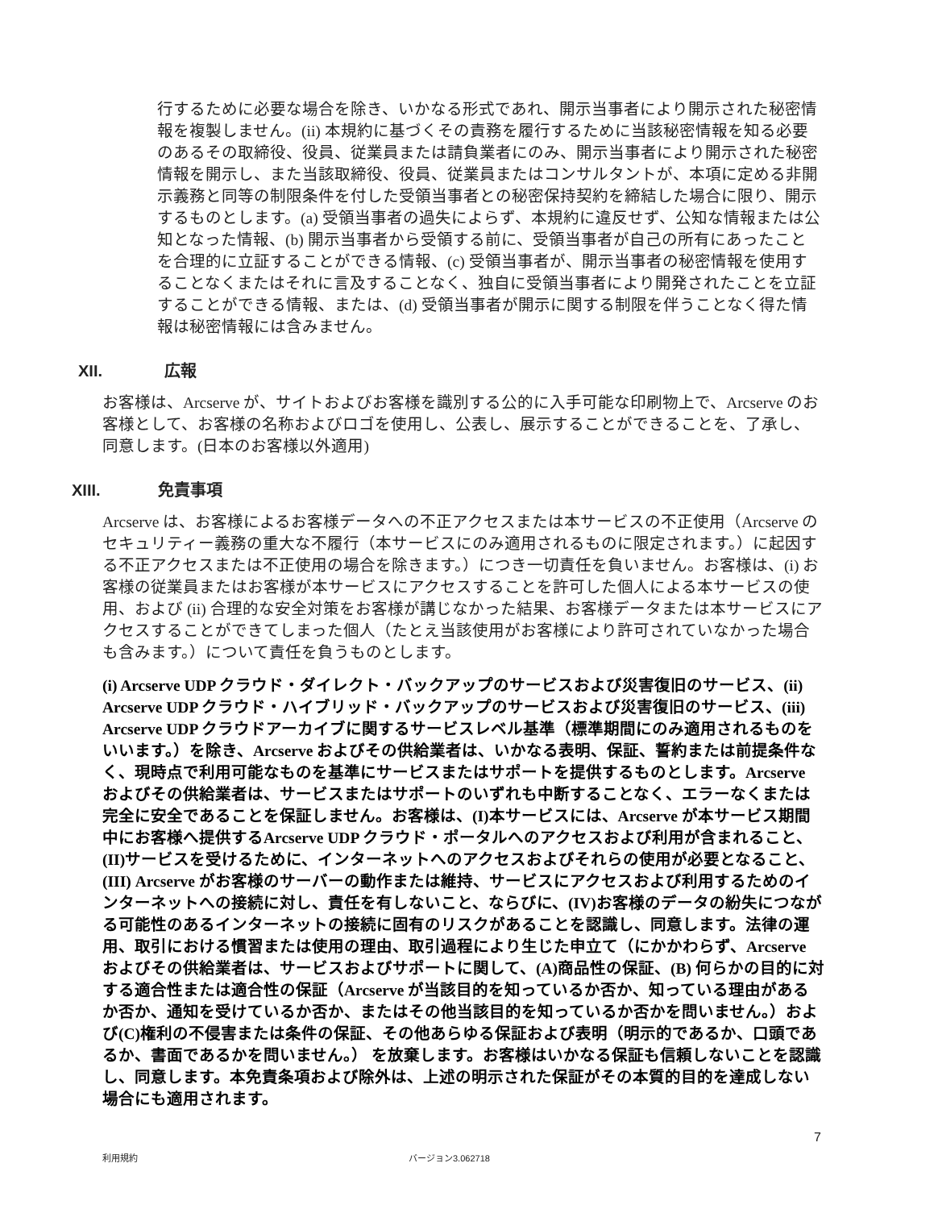行するために必要な場合を除き、いかなる形式であれ、開示当事者により開示された秘密情報を複製しません。(ii) 本規約に基づくその責務を履行するために当該秘密情報を知る必要のあるその取締役、役員、従業員または請負業者にのみ、開示当事者により開示された秘密情報を開示し、また当該取締役、役員、従業員またはコンサルタントが、本項に定める非開示義務と同等の制限条件を付した受領当事者との秘密保持契約を締結した場合に限り、開示するものとします。(a) 受領当事者の過失によらず、本規約に違反せず、公知な情報または公知となった情報、(b) 開示当事者から受領する前に、受領当事者が自己の所有にあったことを合理的に立証することができる情報、(c) 受領当事者が、開示当事者の秘密情報を使用することなくまたはそれに言及することなく、独自に受領当事者により開発されたことを立証することができる情報、または、(d) 受領当事者が開示に関する制限を伴うことなく得た情報は秘密情報には含みません。
XII. 広報
お客様は、Arcserve が、サイトおよびお客様を識別する公的に入手可能な印刷物上で、Arcserve のお客様として、お客様の名称およびロゴを使用し、公表し、展示することができることを、了承し、同意します。(日本のお客様以外適用)
XIII. 免責事項
Arcserve は、お客様によるお客様データへの不正アクセスまたは本サービスの不正使用（Arcserve のセキュリティー義務の重大な不履行（本サービスにのみ適用されるものに限定されます。）に起因する不正アクセスまたは不正使用の場合を除きます。）につき一切責任を負いません。お客様は、(i) お客様の従業員またはお客様が本サービスにアクセスすることを許可した個人による本サービスの使用、および (ii) 合理的な安全対策をお客様が講じなかった結果、お客様データまたは本サービスにアクセスすることができてしまった個人（たとえ当該使用がお客様により許可されていなかった場合も含みます。）について責任を負うものとします。
(i) Arcserve UDP クラウド・ダイレクト・バックアップのサービスおよび災害復旧のサービス、(ii) Arcserve UDP クラウド・ハイブリッド・バックアップのサービスおよび災害復旧のサービス、(iii) Arcserve UDP クラウドアーカイブに関するサービスレベル基準（標準期間にのみ適用されるものをいいます。）を除き、Arcserve およびその供給業者は、いかなる表明、保証、誓約または前提条件なく、現時点で利用可能なものを基準にサービスまたはサポートを提供するものとします。Arcserve およびその供給業者は、サービスまたはサポートのいずれも中断することなく、エラーなくまたは完全に安全であることを保証しません。お客様は、(I)本サービスには、Arcserve が本サービス期間中にお客様へ提供するArcserve UDP クラウド・ポータルへのアクセスおよび利用が含まれること、(II)サービスを受けるために、インターネットへのアクセスおよびそれらの使用が必要となること、(III) Arcserve がお客様のサーバーの動作または維持、サービスにアクセスおよび利用するためのインターネットへの接続に対し、責任を有しないこと、ならびに、(IV)お客様のデータの紛失につながる可能性のあるインターネットの接続に固有のリスクがあることを認識し、同意します。法律の運用、取引における慣習または使用の理由、取引過程により生じた申立て（にかかわらず、Arcserve およびその供給業者は、サービスおよびサポートに関して、(A)商品性の保証、(B) 何らかの目的に対する適合性または適合性の保証（Arcserve が当該目的を知っているか否か、知っている理由があるか否か、通知を受けているか否か、またはその他当該目的を知っているか否かを問いません。）および(C)権利の不侵害または条件の保証、その他あらゆる保証および表明（明示的であるか、口頭であるか、書面であるかを問いません。） を放棄します。お客様はいかなる保証も信頼しないことを認識し、同意します。本免責条項および除外は、上述の明示された保証がその本質的目的を達成しない場合にも適用されます。
7
利用規約 バージョン3.062718